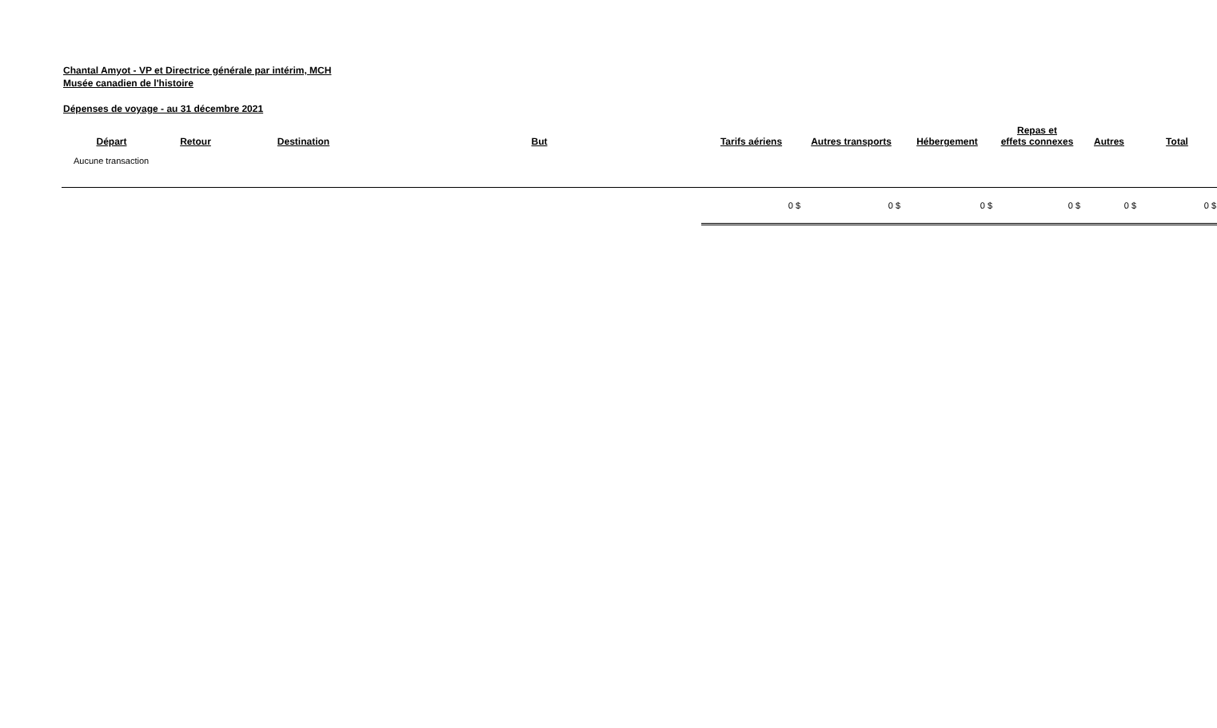Chantal Amyot - VP et Directrice générale par intérim, MCH
Musée canadien de l'histoire
Dépenses de voyage - au 31 décembre 2021
| Départ | Retour | Destination | But | Tarifs aériens | Autres transports | Hébergement | Repas et effets connexes | Autres | Total |
| --- | --- | --- | --- | --- | --- | --- | --- | --- | --- |
| Aucune transaction | | | | | | | | | |
| | | | | 0 $ | 0 $ | 0 $ | 0 $ | 0 $ | 0 $ |